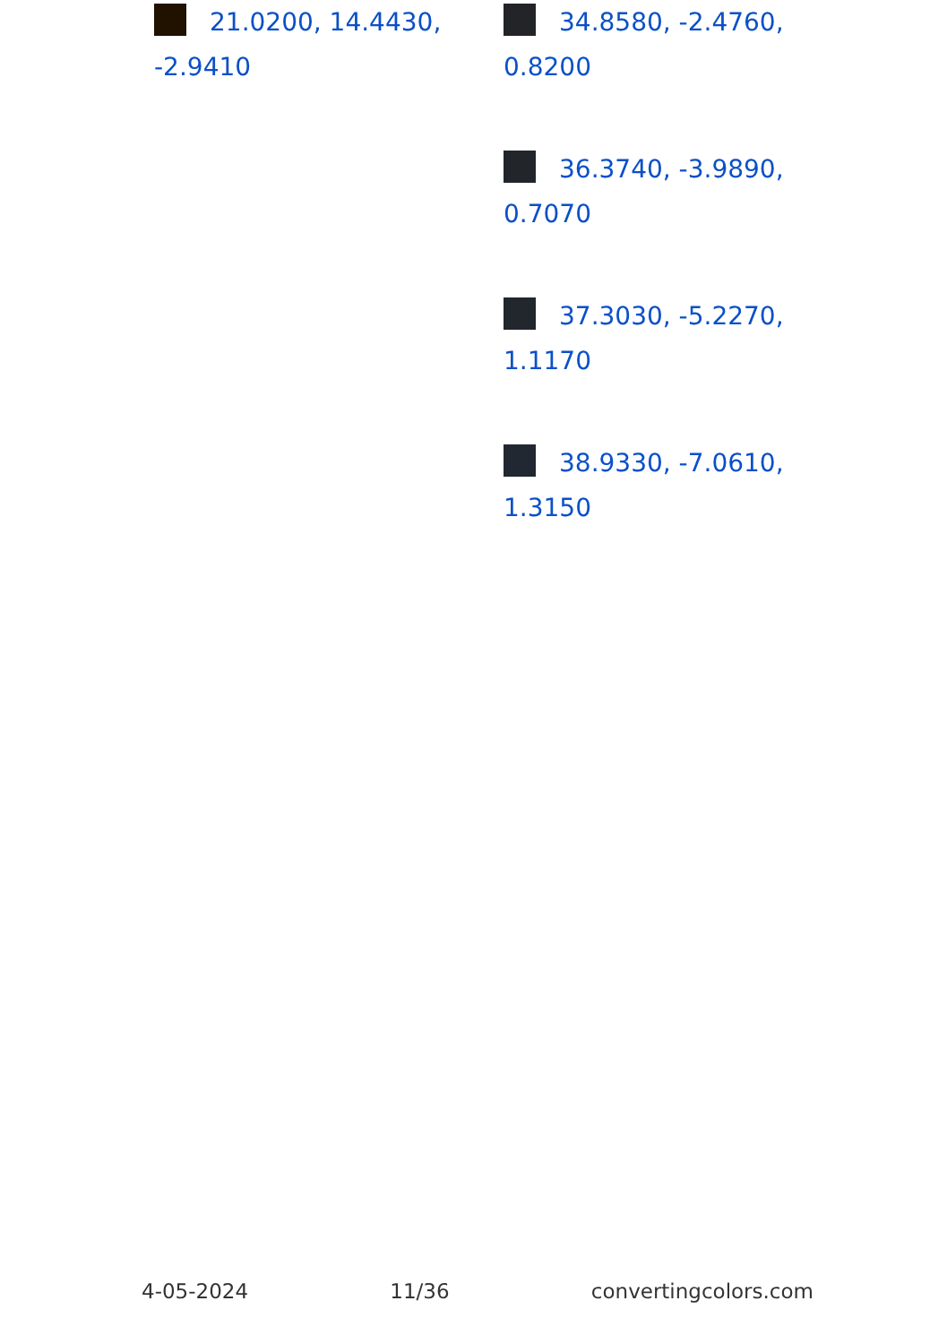21.0200, 14.4430, -2.9410 34.8580, -2.4760, 0.8200
36.3740, -3.9890, 0.7070
37.3030, -5.2270, 1.1170
38.9330, -7.0610, 1.3150
4-05-2024 11/36 convertingcolors.com